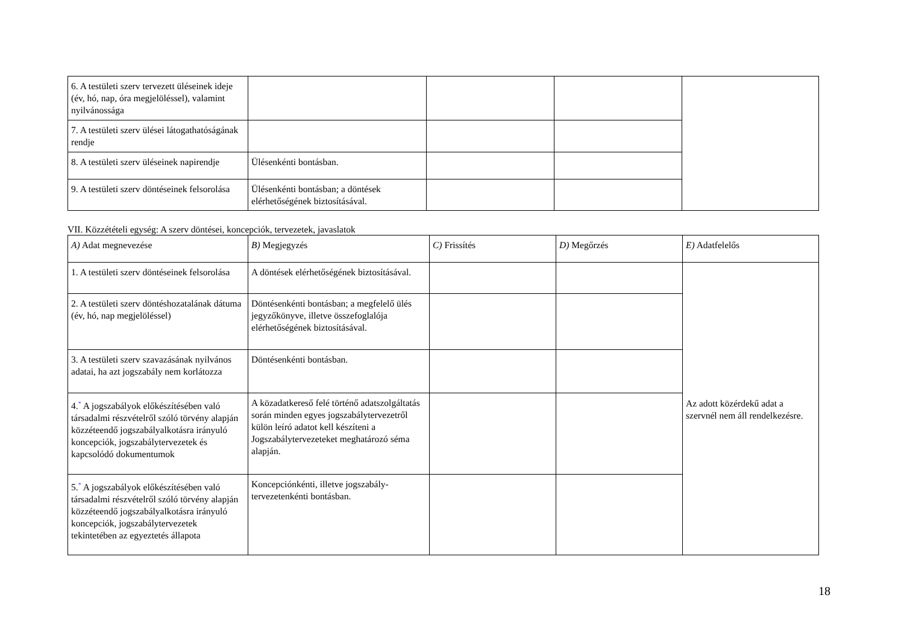| 6. A testületi szerv tervezett üléseinek ideje (év, hó, nap, óra megjelöléssel), valamint nyilvánossága | | | | |
| 7. A testületi szerv ülései látogathatóságának rendje | | | | |
| 8. A testületi szerv üléseinek napirendje | Ülésenkénti bontásban. | | | |
| 9. A testületi szerv döntéseinek felsorolása | Ülésenkénti bontásban; a döntések elérhetőségének biztosításával. | | | |
VII. Közzétételi egység: A szerv döntései, koncepciók, tervezetek, javaslatok
| A) Adat megnevezése | B) Megjegyzés | C) Frissítés | D) Megőrzés | E) Adatfelelős |
| --- | --- | --- | --- | --- |
| 1. A testületi szerv döntéseinek felsorolása | A döntések elérhetőségének biztosításával. | | | Az adott közérdekű adat a szervnél nem áll rendelkezésre. |
| 2. A testületi szerv döntéshozatalának dátuma (év, hó, nap megjelöléssel) | Döntésenkénti bontásban; a megfelelő ülés jegyzőkönyve, illetve összefoglalója elérhetőségének biztosításával. | | | |
| 3. A testületi szerv szavazásának nyilvános adatai, ha azt jogszabály nem korlátozza | Döntésenkénti bontásban. | | | |
| 4.<sup>*</sup> A jogszabályok előkészítésében való társadalmi részvételről szóló törvény alapján közzéteendő jogszabályalkotásra irányuló koncepciók, jogszabálytervezetek és kapcsolódó dokumentumok | A közadatkereső felé történő adatszolgáltatás során minden egyes jogszabálytervezetről külön leíró adatot kell készíteni a Jogszabálytervezeteket meghatározó séma alapján. | | | |
| 5.<sup>*</sup> A jogszabályok előkészítésében való társadalmi részvételről szóló törvény alapján közzéteendő jogszabályalkotásra irányuló koncepciók, jogszabálytervezetek tekintetében az egyeztetés állapota | Koncepciónkénti, illetve jogszabály-tervezetenkénti bontásban. | | | |
18